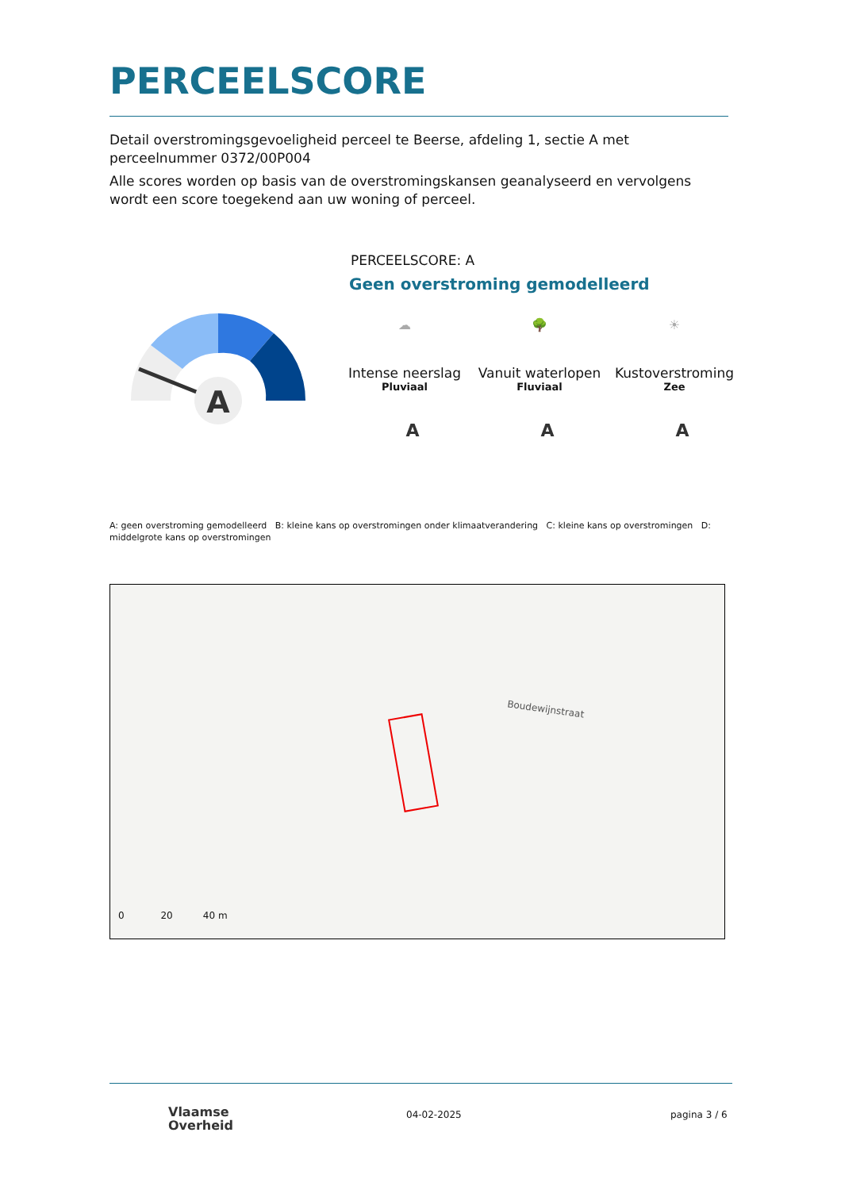PERCEELSCORE
Detail overstromingsgevoeligheid perceel te Beerse, afdeling 1, sectie A met perceelnummer 0372/00P004
Alle scores worden op basis van de overstromingskansen geanalyseerd en vervolgens wordt een score toegekend aan uw woning of perceel.
A
PERCEELSCORE: A
Geen overstroming gemodelleerd
☁
Intense neerslag
Pluviaal
🌳
Vanuit waterlopen
Fluviaal
☀
Kustoverstroming
Zee
A A A
A: geen overstroming gemodelleerd B: kleine kans op overstromingen onder klimaatverandering C: kleine kans op overstromingen D: middelgrote kans op overstromingen
Boudewijnstraat
0 20 40 m
Vlaamse
Overheid
04-02-2025 pagina 3 / 6